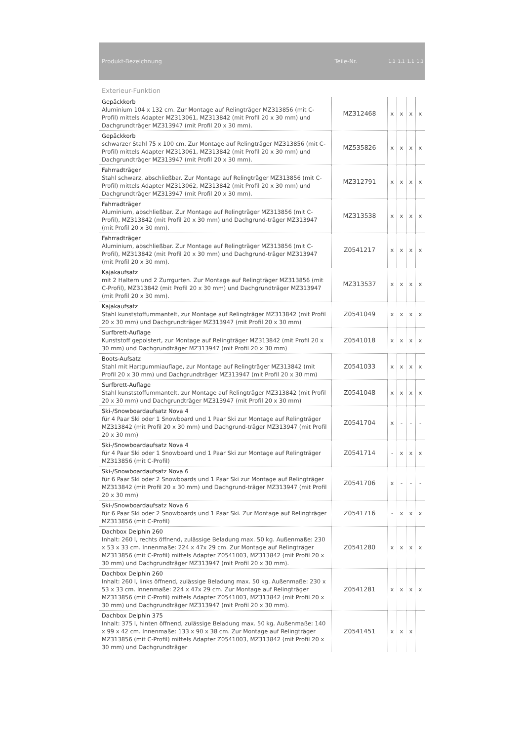| Produkt-Bezeichnung | Teile-Nr. | 1.1 | 1.1 | 1.1 | 1.1 |
| --- | --- | --- | --- | --- | --- |
| Exterieur-Funktion | | | | | |
| Gepäckkorb Aluminium 104 x 132 cm. Zur Montage auf Relingträger MZ313856 (mit C-Profil) mittels Adapter MZ313061, MZ313842 (mit Profil 20 x 30 mm) und Dachgrundträger MZ313947 (mit Profil 20 x 30 mm). | MZ312468 | x | x | x | x |
| Gepäckkorb schwarzer Stahl 75 x 100 cm. Zur Montage auf Relingträger MZ313856 (mit C-Profil) mittels Adapter MZ313061, MZ313842 (mit Profil 20 x 30 mm) und Dachgrundträger MZ313947 (mit Profil 20 x 30 mm). | MZ535826 | x | x | x | x |
| Fahrradträger Stahl schwarz, abschließbar. Zur Montage auf Relingträger MZ313856 (mit C-Profil) mittels Adapter MZ313062, MZ313842 (mit Profil 20 x 30 mm) und Dachgrundträger MZ313947 (mit Profil 20 x 30 mm). | MZ312791 | x | x | x | x |
| Fahrradträger Aluminium, abschließbar. Zur Montage auf Relingträger MZ313856 (mit C-Profil), MZ313842 (mit Profil 20 x 30 mm) und Dachgrund-träger MZ313947 (mit Profil 20 x 30 mm). | MZ313538 | x | x | x | x |
| Fahrradträger Aluminium, abschließbar. Zur Montage auf Relingträger MZ313856 (mit C-Profil), MZ313842 (mit Profil 20 x 30 mm) und Dachgrund-träger MZ313947 (mit Profil 20 x 30 mm). | Z0541217 | x | x | x | x |
| Kajakaufsatz mit 2 Haltern und 2 Zurrgurten. Zur Montage auf Relingträger MZ313856 (mit C-Profil), MZ313842 (mit Profil 20 x 30 mm) und Dachgrundträger MZ313947 (mit Profil 20 x 30 mm). | MZ313537 | x | x | x | x |
| Kajakaufsatz Stahl kunststoffummantelt, zur Montage auf Relingträger MZ313842 (mit Profil 20 x 30 mm) und Dachgrundträger MZ313947 (mit Profil 20 x 30 mm) | Z0541049 | x | x | x | x |
| Surfbrett-Auflage Kunststoff gepolstert, zur Montage auf Relingträger MZ313842 (mit Profil 20 x 30 mm) und Dachgrundträger MZ313947 (mit Profil 20 x 30 mm) | Z0541018 | x | x | x | x |
| Boots-Aufsatz Stahl mit Hartgummiauflage, zur Montage auf Relingträger MZ313842 (mit Profil 20 x 30 mm) und Dachgrundträger MZ313947 (mit Profil 20 x 30 mm) | Z0541033 | x | x | x | x |
| Surfbrett-Auflage Stahl kunststoffummantelt, zur Montage auf Relingträger MZ313842 (mit Profil 20 x 30 mm) und Dachgrundträger MZ313947 (mit Profil 20 x 30 mm) | Z0541048 | x | x | x | x |
| Ski-/Snowboardaufsatz Nova 4 für 4 Paar Ski oder 1 Snowboard und 1 Paar Ski zur Montage auf Relingträger MZ313842 (mit Profil 20 x 30 mm) und Dachgrund-träger MZ313947 (mit Profil 20 x 30 mm) | Z0541704 | x | - | - | - |
| Ski-/Snowboardaufsatz Nova 4 für 4 Paar Ski oder 1 Snowboard und 1 Paar Ski zur Montage auf Relingträger MZ313856 (mit C-Profil) | Z0541714 | - | x | x | x |
| Ski-/Snowboardaufsatz Nova 6 für 6 Paar Ski oder 2 Snowboards und 1 Paar Ski zur Montage auf Relingträger MZ313842 (mit Profil 20 x 30 mm) und Dachgrund-träger MZ313947 (mit Profil 20 x 30 mm) | Z0541706 | x | - | - | - |
| Ski-/Snowboardaufsatz Nova 6 für 6 Paar Ski oder 2 Snowboards und 1 Paar Ski. Zur Montage auf Relingträger MZ313856 (mit C-Profil) | Z0541716 | - | x | x | x |
| Dachbox Delphin 260 Inhalt: 260 l, rechts öffnend, zulässige Beladung max. 50 kg. Außenmaße: 230 x 53 x 33 cm. Innenmaße: 224 x 47x 29 cm. Zur Montage auf Relingträger MZ313856 (mit C-Profil) mittels Adapter Z0541003, MZ313842 (mit Profil 20 x 30 mm) und Dachgrundträger MZ313947 (mit Profil 20 x 30 mm). | Z0541280 | x | x | x | x |
| Dachbox Delphin 260 Inhalt: 260 l, links öffnend, zulässige Beladung max. 50 kg. Außenmaße: 230 x 53 x 33 cm. Innenmaße: 224 x 47x 29 cm. Zur Montage auf Relingträger MZ313856 (mit C-Profil) mittels Adapter Z0541003, MZ313842 (mit Profil 20 x 30 mm) und Dachgrundträger MZ313947 (mit Profil 20 x 30 mm). | Z0541281 | x | x | x | x |
| Dachbox Delphin 375 Inhalt: 375 l, hinten öffnend, zulässige Beladung max. 50 kg. Außenmaße: 140 x 99 x 42 cm. Innenmaße: 133 x 90 x 38 cm. Zur Montage auf Relingträger MZ313856 (mit C-Profil) mittels Adapter Z0541003, MZ313842 (mit Profil 20 x 30 mm) und Dachgrundträger | Z0541451 | x | x | x | |